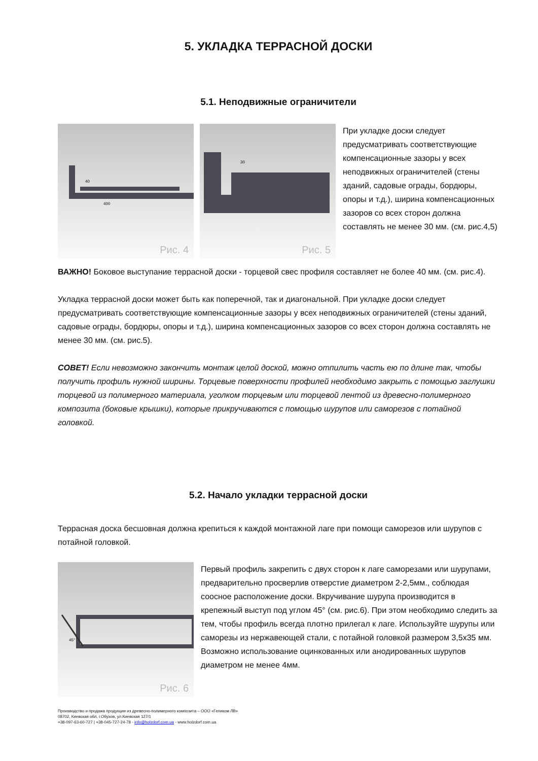5. УКЛАДКА ТЕРРАСНОЙ ДОСКИ
5.1. Неподвижные ограничители
400
40
Рис. 4
30
Рис. 5
При укладке доски следует предусматривать соответствующие компенсационные зазоры у всех неподвижных ограничителей (стены зданий, садовые ограды, бордюры, опоры и т.д.), ширина компенсационных зазоров со всех сторон должна составлять не менее 30 мм. (см. рис.4,5)
ВАЖНО! Боковое выступание террасной доски - торцевой свес профиля составляет не более 40 мм. (см. рис.4).
Укладка террасной доски может быть как поперечной, так и диагональной. При укладке доски следует предусматривать соответствующие компенсационные зазоры у всех неподвижных ограничителей (стены зданий, садовые ограды, бордюры, опоры и т.д.), ширина компенсационных зазоров со всех сторон должна составлять не менее 30 мм. (см. рис.5).
СОВЕТ! Если невозможно закончить монтаж целой доской, можно отпилить часть ею по длине так, чтобы получить профиль нужной ширины. Торцевые поверхности профилей необходимо закрыть с помощью заглушки торцевой из полимерного материала, уголком торцевым или торцевой лентой из древесно-полимерного композита (боковые крышки), которые прикручиваются с помощью шурупов или саморезов с потайной головкой.
5.2. Начало укладки террасной доски
Террасная доска бесшовная должна крепиться к каждой монтажной лаге при помощи саморезов или шурупов с потайной головкой.
45°
Рис. 6
Первый профиль закрепить с двух сторон к лаге саморезами или шурупами, предварительно просверлив отверстие диаметром 2-2,5мм., соблюдая соосное расположение доски. Вкручивание шурупа производится в крепежный выступ под углом 45° (см. рис.6). При этом необходимо следить за тем, чтобы профиль всегда плотно прилегал к лаге. Используйте шурупы или саморезы из нержавеющей стали, с потайной головкой размером 3,5х35 мм. Возможно использование оцинкованных или анодированных шурупов диаметром не менее 4мм.
Производство и продажа продукции из древесно-полимерного композита – ООО «Геликом ЛВ»
08702, Киевская обл, г.Обухов, ул.Киевская 127/1
+38-097-63-60-727 | +38-045-727-24-78 - info@holzdorf.com.ua - www.holzdorf.com.ua